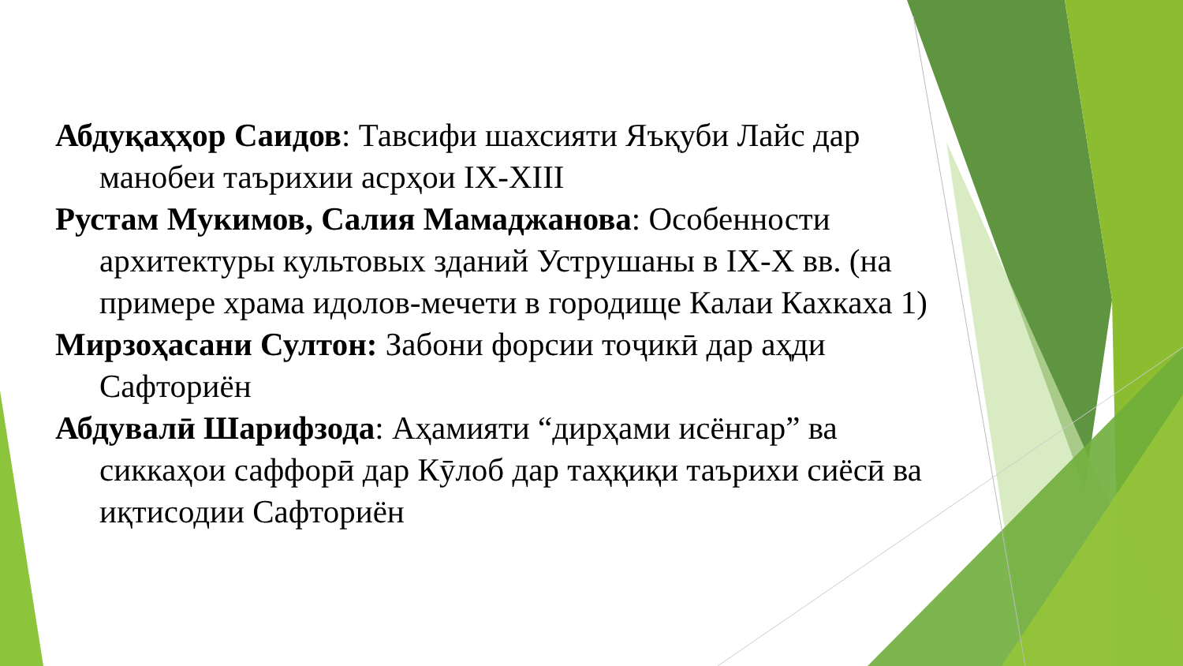Абдуқаҳҳор Саидов: Тавсифи шахсияти Яъқуби Лайс дар манобеи таърихии асрҳои IX-XIII
Рустам Мукимов, Салия Мамаджанова: Особенности архитектуры культовых зданий Уструшаны в IX-X вв. (на примере храма идолов-мечети в городище Калаи Кахкаха 1)
Мирзоҳасани Султон: Забони форсии тоҷикӣ дар аҳди Сафториён
Абдувалӣ Шарифзода: Аҳамияти “дирҳами исёнгар” ва сиккаҳои саффорӣ дар Кӯлоб дар таҳқиқи таърихи сиёсӣ ва иқтисодии Сафториён